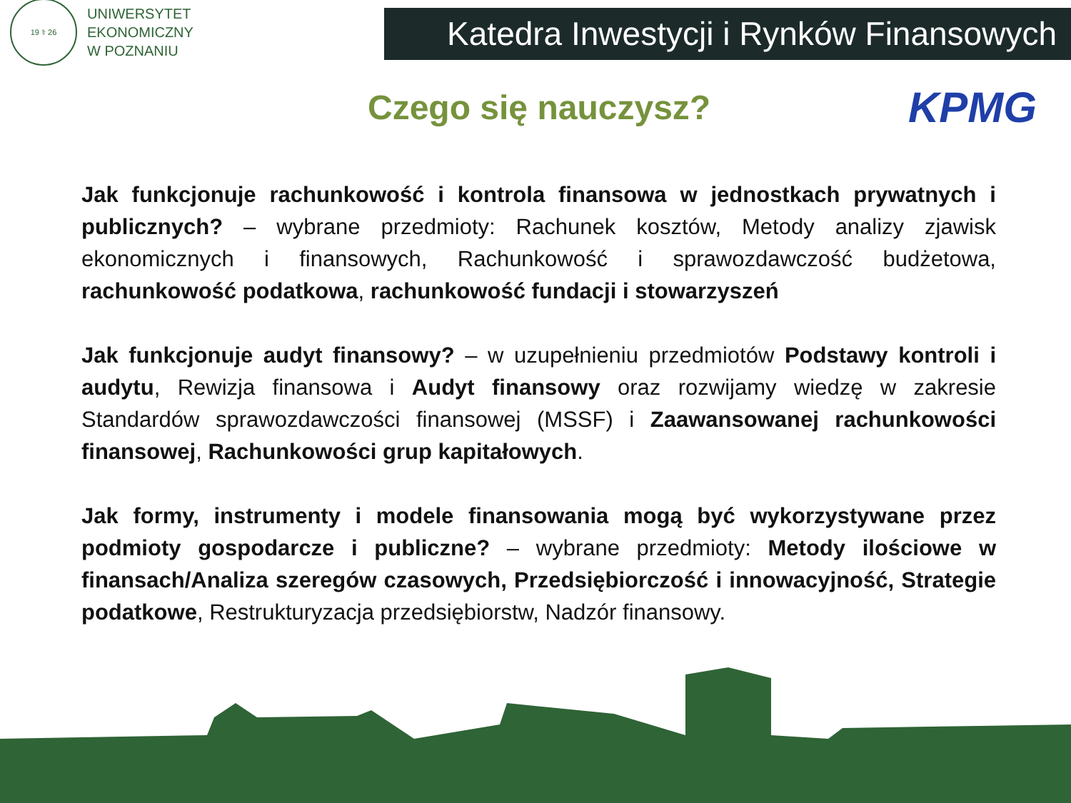19 ⚕ 26
UNIWERSYTET
EKONOMICZNY
W POZNANIU
Katedra Inwestycji i Rynków Finansowych
Czego się nauczysz?
KPMG
Jak funkcjonuje rachunkowość i kontrola finansowa w jednostkach prywatnych i publicznych? – wybrane przedmioty: Rachunek kosztów, Metody analizy zjawisk ekonomicznych i finansowych, Rachunkowość i sprawozdawczość budżetowa, rachunkowość podatkowa, rachunkowość fundacji i stowarzyszeń
Jak funkcjonuje audyt finansowy? – w uzupełnieniu przedmiotów Podstawy kontroli i audytu, Rewizja finansowa i Audyt finansowy oraz rozwijamy wiedzę w zakresie Standardów sprawozdawczości finansowej (MSSF) i Zaawansowanej rachunkowości finansowej, Rachunkowości grup kapitałowych.
Jak formy, instrumenty i modele finansowania mogą być wykorzystywane przez podmioty gospodarcze i publiczne? – wybrane przedmioty: Metody ilościowe w finansach/Analiza szeregów czasowych, Przedsiębiorczość i innowacyjność, Strategie podatkowe, Restrukturyzacja przedsiębiorstw, Nadzór finansowy.